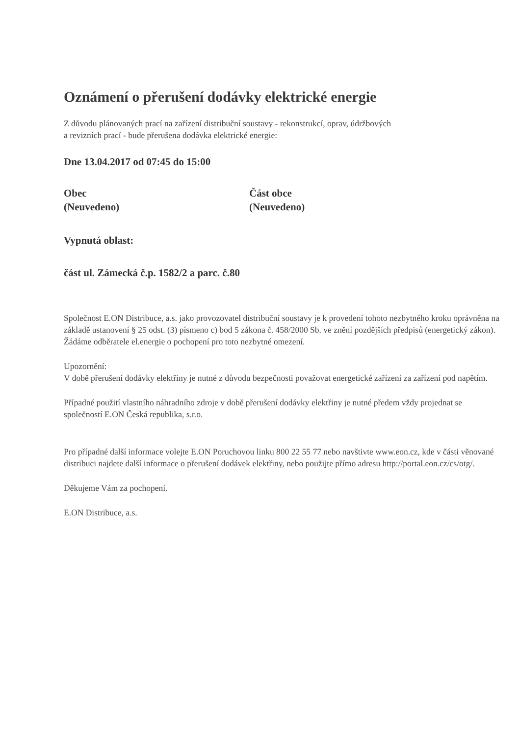Oznámení o přerušení dodávky elektrické energie
Z důvodu plánovaných prací na zařízení distribuční soustavy - rekonstrukcí, oprav, údržbových
a revizních prací - bude přerušena dodávka elektrické energie:
Dne 13.04.2017 od 07:45 do 15:00
Obec
(Neuvedeno)
Část obce
(Neuvedeno)
Vypnutá oblast:
část ul. Zámecká č.p. 1582/2 a parc. č.80
Společnost E.ON Distribuce, a.s. jako provozovatel distribuční soustavy je k provedení tohoto nezbytného kroku oprávněna na základě ustanovení § 25 odst. (3) písmeno c) bod 5 zákona č. 458/2000 Sb. ve znění pozdějších předpisů (energetický zákon). Žádáme odběratele el.energie o pochopení pro toto nezbytné omezení.
Upozornění:
V době přerušení dodávky elektřiny je nutné z důvodu bezpečnosti považovat energetické zařízení za zařízení pod napětím.
Případné použití vlastního náhradního zdroje v době přerušení dodávky elektřiny je nutné předem vždy projednat se společností E.ON Česká republika, s.r.o.
Pro případné další informace volejte E.ON Poruchovou linku 800 22 55 77 nebo navštivte www.eon.cz, kde v části věnované distribuci najdete další informace o přerušení dodávek elektřiny, nebo použijte přímo adresu http://portal.eon.cz/cs/otg/.
Děkujeme Vám za pochopení.
E.ON Distribuce, a.s.